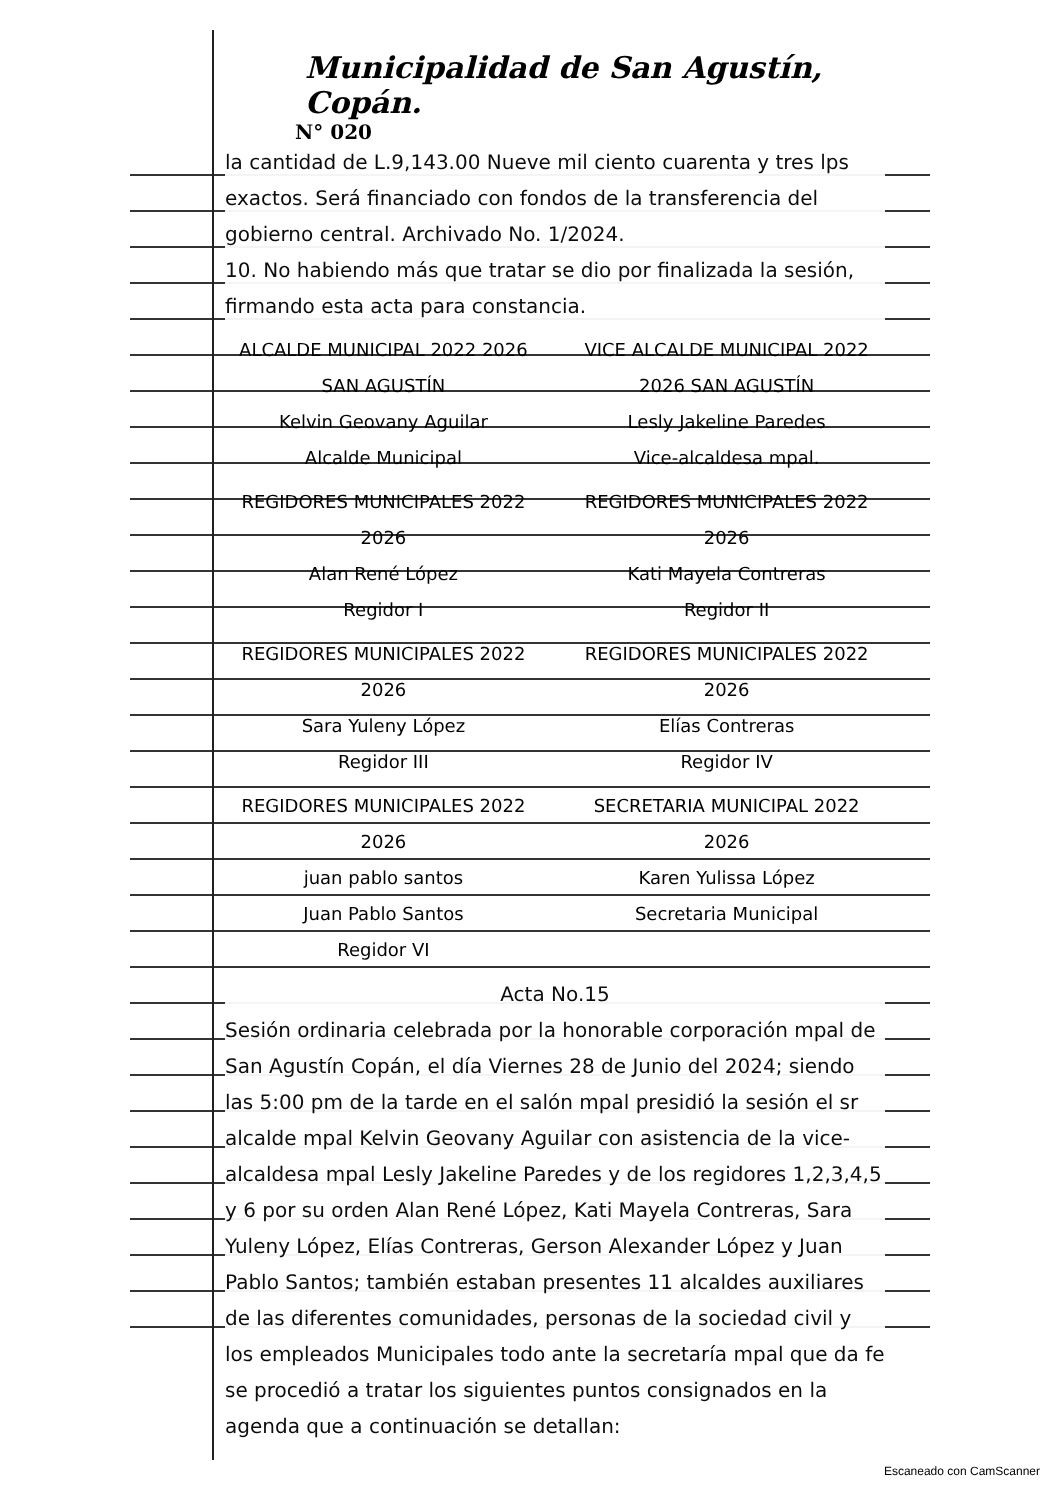Municipalidad de San Agustín, Copán.
N° 020
la cantidad de L.9,143.00 Nueve mil ciento cuarenta y tres lps exactos. Será financiado con fondos de la transferencia del gobierno central. Archivado No. 1/2024.
10. No habiendo más que tratar se dio por finalizada la sesión, firmando esta acta para constancia.
ALCALDE MUNICIPAL 2022 2026 SAN AGUSTÍN
Kelvin Geovany Aguilar
Alcalde Municipal
VICE ALCALDE MUNICIPAL 2022 2026 SAN AGUSTÍN
Lesly Jakeline Paredes
Vice-alcaldesa mpal.
REGIDORES MUNICIPALES 2022 2026
Alan René López
Regidor I
REGIDORES MUNICIPALES 2022 2026
Kati Mayela Contreras
Regidor II
REGIDORES MUNICIPALES 2022 2026
Sara Yuleny López
Regidor III
REGIDORES MUNICIPALES 2022 2026
Elías Contreras
Regidor IV
REGIDORES MUNICIPALES 2022 2026
juan pablo santos
Juan Pablo Santos
Regidor VI
SECRETARIA MUNICIPAL 2022 2026
Karen Yulissa López
Secretaria Municipal
Acta No.15
Sesión ordinaria celebrada por la honorable corporación mpal de San Agustín Copán, el día Viernes 28 de Junio del 2024; siendo las 5:00 pm de la tarde en el salón mpal presidió la sesión el sr alcalde mpal Kelvin Geovany Aguilar con asistencia de la vice-alcaldesa mpal Lesly Jakeline Paredes y de los regidores 1,2,3,4,5 y 6 por su orden Alan René López, Kati Mayela Contreras, Sara Yuleny López, Elías Contreras, Gerson Alexander López y Juan Pablo Santos; también estaban presentes 11 alcaldes auxiliares de las diferentes comunidades, personas de la sociedad civil y los empleados Municipales todo ante la secretaría mpal que da fe se procedió a tratar los siguientes puntos consignados en la agenda que a continuación se detallan:
Escaneado con CamScanner